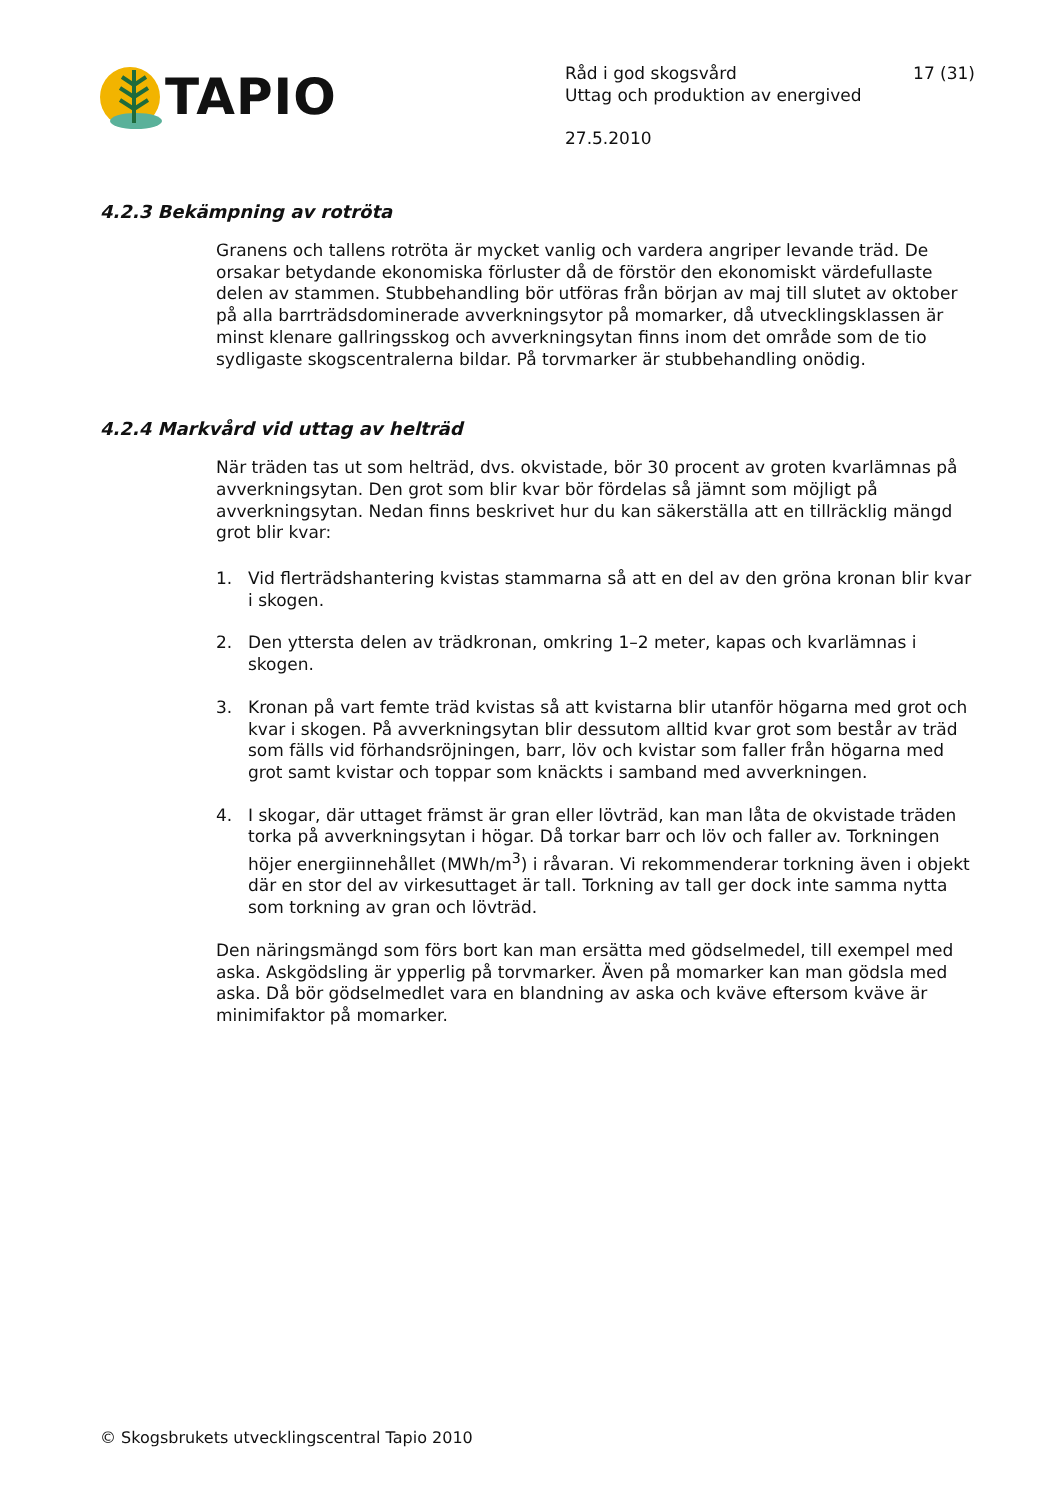TAPIO
Råd i god skogsvård 17 (31)
Uttag och produktion av energived
27.5.2010
4.2.3 Bekämpning av rotröta
Granens och tallens rotröta är mycket vanlig och vardera angriper levande träd. De orsakar betydande ekonomiska förluster då de förstör den ekonomiskt värdefullaste delen av stammen. Stubbehandling bör utföras från början av maj till slutet av oktober på alla barrträdsdominerade avverkningsytor på momarker, då utvecklingsklassen är minst klenare gallringsskog och avverkningsytan finns inom det område som de tio sydligaste skogscentralerna bildar. På torvmarker är stubbehandling onödig.
4.2.4 Markvård vid uttag av helträd
När träden tas ut som helträd, dvs. okvistade, bör 30 procent av groten kvarlämnas på avverkningsytan. Den grot som blir kvar bör fördelas så jämnt som möjligt på avverkningsytan. Nedan finns beskrivet hur du kan säkerställa att en tillräcklig mängd grot blir kvar:
1. Vid flerträdshantering kvistas stammarna så att en del av den gröna kronan blir kvar i skogen.
2. Den yttersta delen av trädkronan, omkring 1–2 meter, kapas och kvarlämnas i skogen.
3. Kronan på vart femte träd kvistas så att kvistarna blir utanför högarna med grot och kvar i skogen. På avverkningsytan blir dessutom alltid kvar grot som består av träd som fälls vid förhandsröjningen, barr, löv och kvistar som faller från högarna med grot samt kvistar och toppar som knäckts i samband med avverkningen.
4. I skogar, där uttaget främst är gran eller lövträd, kan man låta de okvistade träden torka på avverkningsytan i högar. Då torkar barr och löv och faller av. Torkningen höjer energiinnehållet (MWh/m<sup>3</sup>) i råvaran. Vi rekommenderar torkning även i objekt där en stor del av virkesuttaget är tall. Torkning av tall ger dock inte samma nytta som torkning av gran och lövträd.
Den näringsmängd som förs bort kan man ersätta med gödselmedel, till exempel med aska. Askgödsling är ypperlig på torvmarker. Även på momarker kan man gödsla med aska. Då bör gödselmedlet vara en blandning av aska och kväve eftersom kväve är minimifaktor på momarker.
© Skogsbrukets utvecklingscentral Tapio 2010